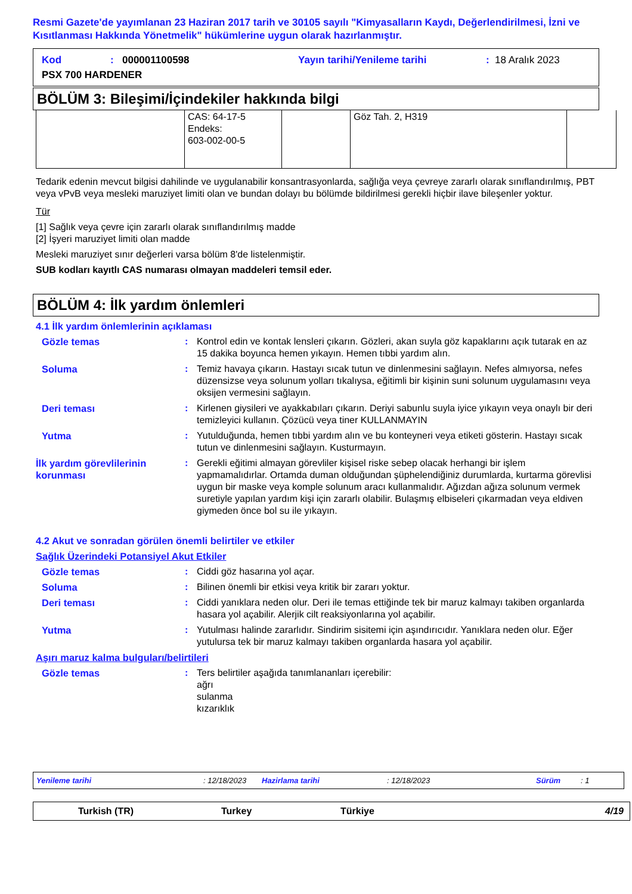Resmi Gazete'de yayımlanan 23 Haziran 2017 tarih ve 30105 sayılı "Kimyasalların Kaydı, Değerlendirilmesi, İzni ve Kısıtlanması Hakkında Yönetmelik" hükümlerine uygun olarak hazırlanmıştır.
Kod: 000001100598 Yayın tarihi/Yenileme tarihi: 18 Aralık 2023
PSX 700 HARDENER
BÖLÜM 3: Bileşimi/İçindekiler hakkında bilgi
| | CAS: 64-17-5 Endeks: 603-002-00-5 | | Göz Tah. 2, H319 | |
Tedarik edenin mevcut bilgisi dahilinde ve uygulanabilir konsantrasyonlarda, sağlığa veya çevreye zararlı olarak sınıflandırılmış, PBT veya vPvB veya mesleki maruziyet limiti olan ve bundan dolayı bu bölümde bildirilmesi gerekli hiçbir ilave bileşenler yoktur.
Tür
[1] Sağlık veya çevre için zararlı olarak sınıflandırılmış madde
[2] İşyeri maruziyet limiti olan madde
Mesleki maruziyet sınır değerleri varsa bölüm 8'de listelenmiştir.
SUB kodları kayıtlı CAS numarası olmayan maddeleri temsil eder.
BÖLÜM 4: İlk yardım önlemleri
4.1 İlk yardım önlemlerinin açıklaması
Gözle temas : Kontrol edin ve kontak lensleri çıkarın. Gözleri, akan suyla göz kapaklarını açık tutarak en az 15 dakika boyunca hemen yıkayın. Hemen tıbbi yardım alın.
Soluma : Temiz havaya çıkarın. Hastayı sıcak tutun ve dinlenmesini sağlayın. Nefes almıyorsa, nefes düzensizse veya solunum yolları tıkalıysa, eğitimli bir kişinin suni solunum uygulamasını veya oksijen vermesini sağlayın.
Deri teması : Kirlenen giysileri ve ayakkabıları çıkarın. Deriyi sabunlu suyla iyice yıkayın veya onaylı bir deri temizleyici kullanın. Çözücü veya tiner KULLANMAYIN
Yutma : Yutulduğunda, hemen tıbbi yardım alın ve bu konteyneri veya etiketi gösterin. Hastayı sıcak tutun ve dinlenmesini sağlayın. Kusturmayın.
İlk yardım görevlilerinin korunması
: Gerekli eğitimi almayan görevliler kişisel riske sebep olacak herhangi bir işlem yapmamalıdırlar. Ortamda duman olduğundan şüphelendiğiniz durumlarda, kurtarma görevlisi uygun bir maske veya komple solunum aracı kullanmalıdır. Ağızdan ağıza solunum vermek suretiyle yapılan yardım kişi için zararlı olabilir. Bulaşmış elbiseleri çıkarmadan veya eldiven giymeden önce bol su ile yıkayın.
4.2 Akut ve sonradan görülen önemli belirtiler ve etkiler
Sağlık Üzerindeki Potansiyel Akut Etkiler
Gözle temas : Ciddi göz hasarına yol açar.
Soluma : Bilinen önemli bir etkisi veya kritik bir zararı yoktur.
Deri teması : Ciddi yanıklara neden olur. Deri ile temas ettiğinde tek bir maruz kalmayı takiben organlarda hasara yol açabilir. Alerjik cilt reaksiyonlarına yol açabilir.
Yutma : Yutulması halinde zararlıdır. Sindirim sisitemi için aşındırıcıdır. Yanıklara neden olur. Eğer yutulursa tek bir maruz kalmayı takiben organlarda hasara yol açabilir.
Aşırı maruz kalma bulguları/belirtileri
Gözle temas : Ters belirtiler aşağıda tanımlananları içerebilir:
ağrı
sulanma
kızarıklık
Yenileme tarihi: 12/18/2023 Hazirlama tarihi: 12/18/2023 Sürüm: 1
Turkish (TR) Turkey Türkiye 4/19